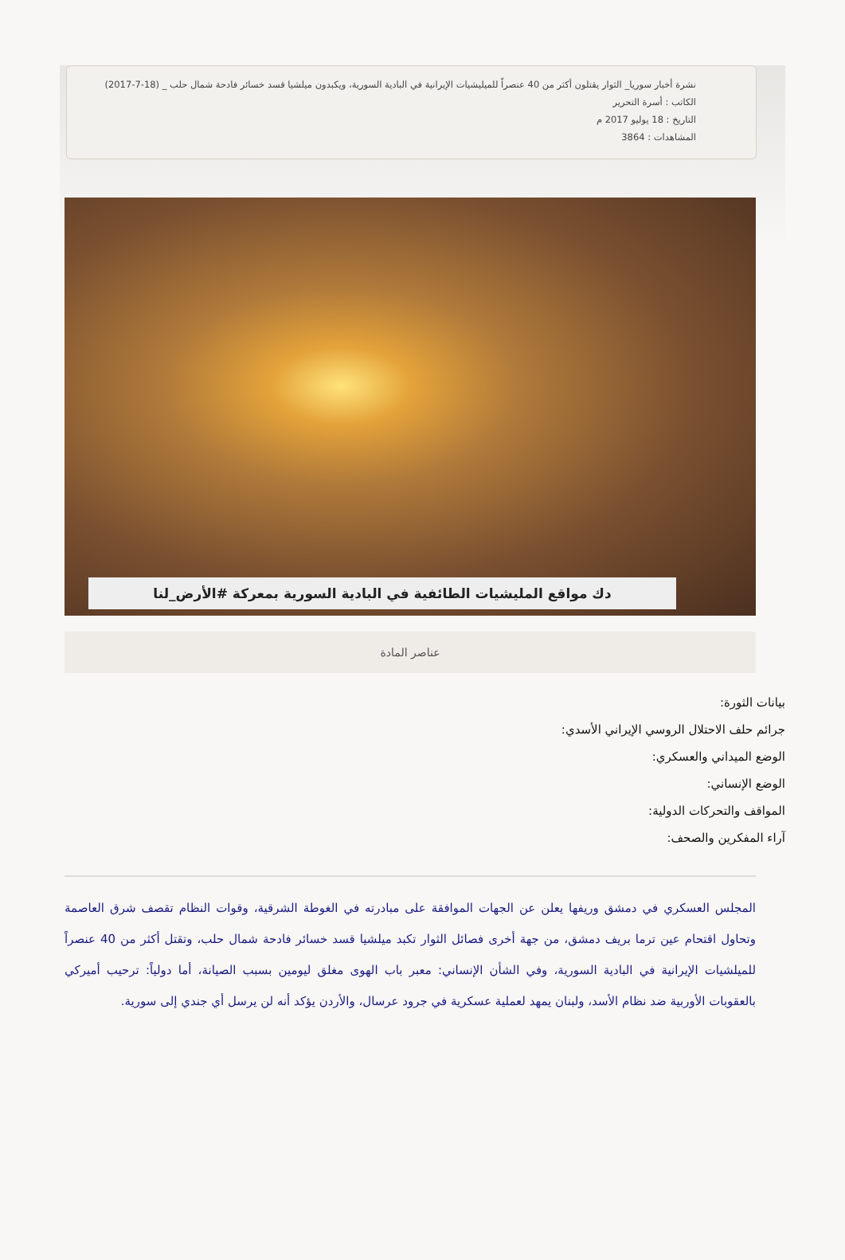نشرة أخبار سوريا_ الثوار يقتلون أكثر من 40 عنصراً للميليشيات الإيرانية في البادية السورية، ويكبدون ميلشيا قسد خسائر فادحة شمال حلب _ (18-7-2017)
الكاتب : أسرة التحرير
التاريخ : 18 يوليو 2017 م
المشاهدات : 3864
دك مواقع المليشيات الطائفية في البادية السورية بمعركة #الأرض_لنا
عناصر المادة
بيانات الثورة:
جرائم حلف الاحتلال الروسي الإيراني الأسدي:
الوضع الميداني والعسكري:
الوضع الإنساني:
المواقف والتحركات الدولية:
آراء المفكرين والصحف:
المجلس العسكري في دمشق وريفها يعلن عن الجهات الموافقة على مبادرته في الغوطة الشرقية، وقوات النظام تقصف شرق العاصمة وتحاول اقتحام عين ترما بريف دمشق، من جهة أخرى فصائل الثوار تكبد ميلشيا قسد خسائر فادحة شمال حلب، وتقتل أكثر من 40 عنصراً للميلشيات الإيرانية في البادية السورية، وفي الشأن الإنساني: معبر باب الهوى مغلق ليومين بسبب الصيانة، أما دولياً: ترحيب أميركي بالعقوبات الأوربية ضد نظام الأسد، ولبنان يمهد لعملية عسكرية في جرود عرسال، والأردن يؤكد أنه لن يرسل أي جندي إلى سورية.